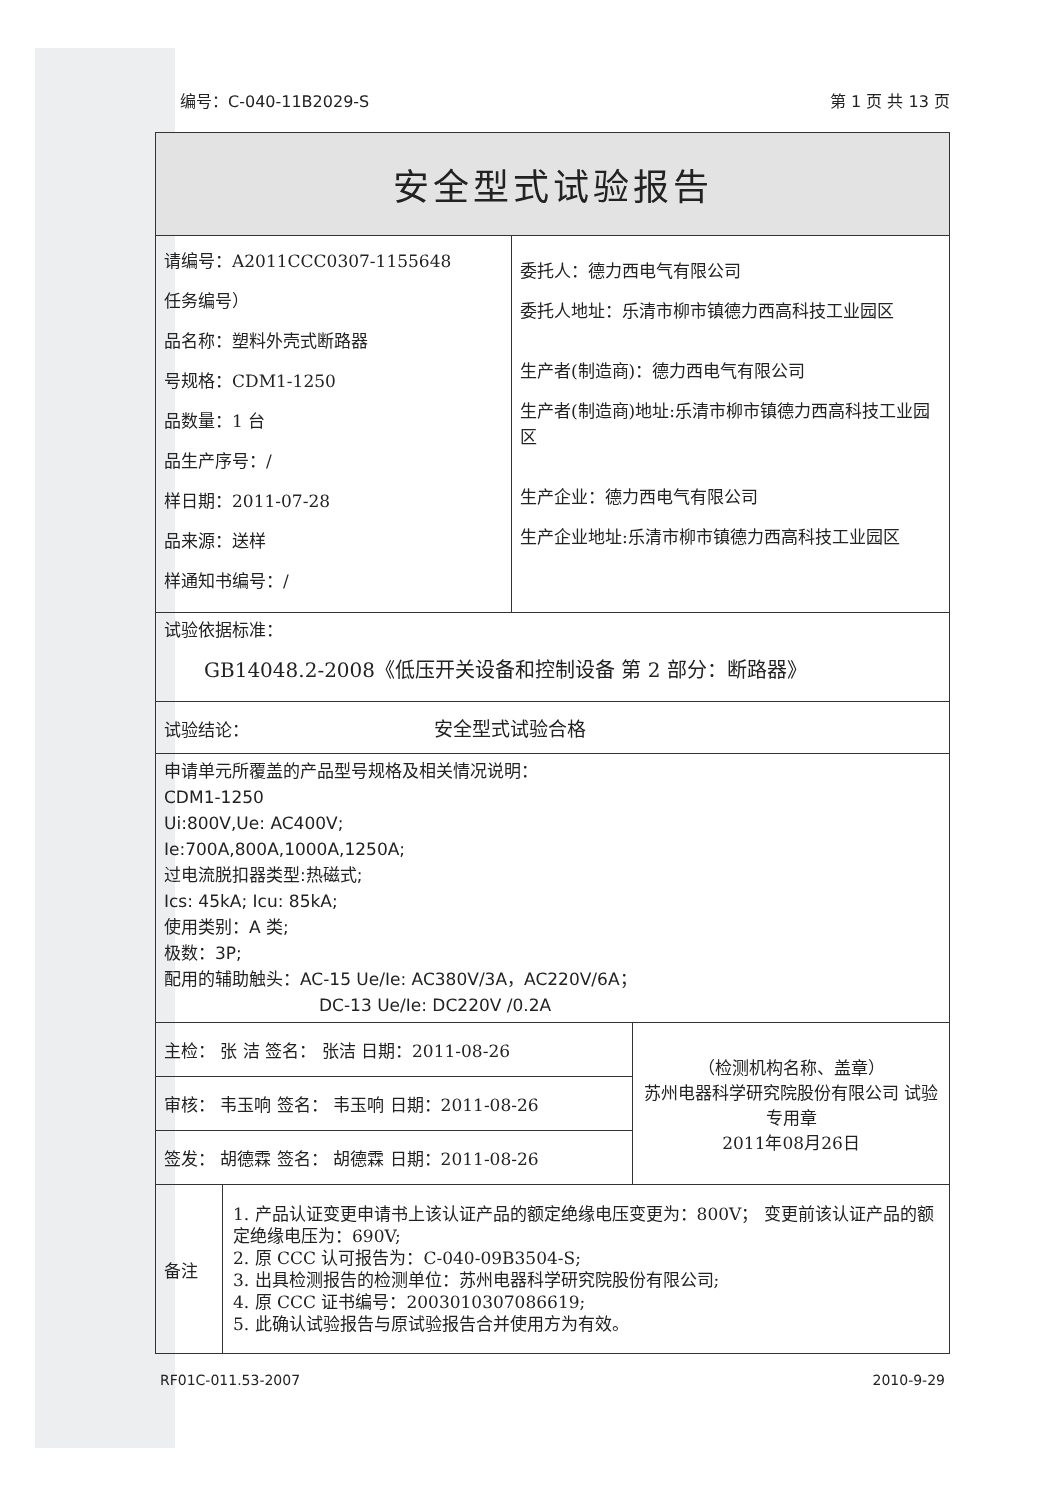编号：C-040-11B2029-S 第 1 页 共 13 页
| 安全型式试验报告 | | | |
| 请编号：A2011CCC0307-1155648 任务编号） 品名称：塑料外壳式断路器 号规格：CDM1-1250 品数量：1 台 品生产序号：/ 样日期：2011-07-28 品来源：送样 样通知书编号：/ | | 委托人：德力西电气有限公司 委托人地址：乐清市柳市镇德力西高科技工业园区 生产者(制造商)：德力西电气有限公司 生产者(制造商)地址:乐清市柳市镇德力西高科技工业园区 生产企业：德力西电气有限公司 生产企业地址:乐清市柳市镇德力西高科技工业园区 | |
| 试验依据标准： GB14048.2-2008《低压开关设备和控制设备 第 2 部分：断路器》 | | | |
| 试验结论： 安全型式试验合格 | | | |
| 申请单元所覆盖的产品型号规格及相关情况说明： CDM1-1250 Ui:800V,Ue: AC400V; Ie:700A,800A,1000A,1250A; 过电流脱扣器类型:热磁式; Ics: 45kA; Icu: 85kA; 使用类别：A 类; 极数：3P; 配用的辅助触头：AC-15 Ue/Ie: AC380V/3A，AC220V/6A； DC-13 Ue/Ie: DC220V /0.2A | | | |
| 主检： 张 洁 签名： 张洁 日期：2011-08-26 | | | （检测机构名称、盖章） 苏州电器科学研究院股份有限公司 试验专用章 2011年08月26日 |
| 审核： 韦玉响 签名： 韦玉响 日期：2011-08-26 | | | |
| 签发： 胡德霖 签名： 胡德霖 日期：2011-08-26 | | | |
| 备注 | 1. 产品认证变更申请书上该认证产品的额定绝缘电压变更为：800V； 变更前该认证产品的额定绝缘电压为：690V; 2. 原 CCC 认可报告为：C-040-09B3504-S; 3. 出具检测报告的检测单位：苏州电器科学研究院股份有限公司; 4. 原 CCC 证书编号：2003010307086619; 5. 此确认试验报告与原试验报告合并使用方为有效。 | | |
RF01C-011.53-2007 2010-9-29